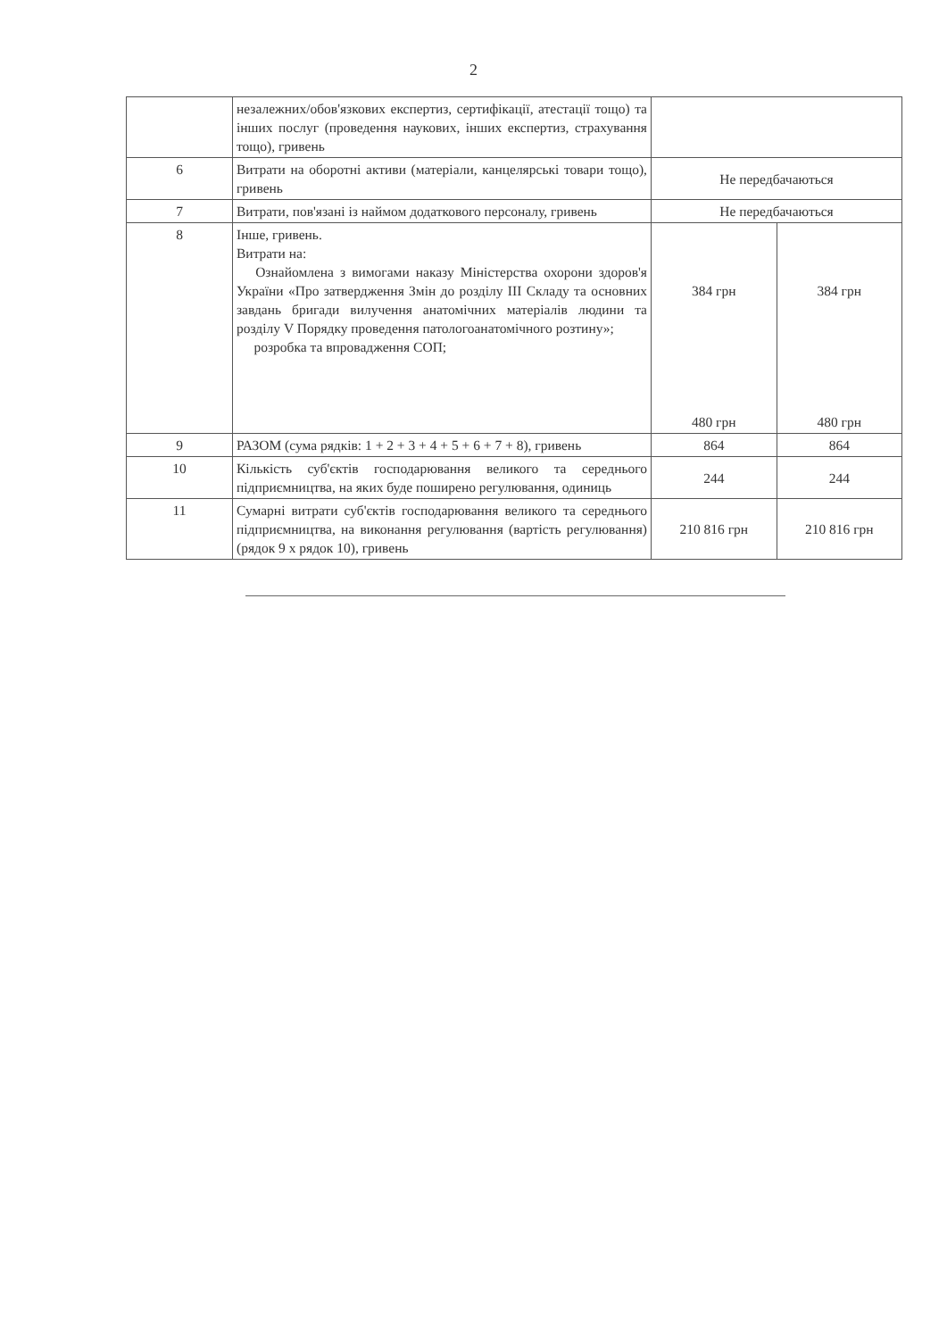2
| | незалежних/обов'язкових експертиз, сертифікації, атестації тощо) та інших послуг (проведення наукових, інших експертиз, страхування тощо), гривень | | |
| 6 | Витрати на оборотні активи (матеріали, канцелярські товари тощо), гривень | Не передбачаються | |
| 7 | Витрати, пов'язані із наймом додаткового персоналу, гривень | Не передбачаються | |
| 8 | Інше, гривень. Витрати на: Ознайомлена з вимогами наказу Міністерства охорони здоров'я України «Про затвердження Змін до розділу III Складу та основних завдань бригади вилучення анатомічних матеріалів людини та розділу V Порядку проведення патологоанатомічного розтину»; розробка та впровадження СОП; | 384 грн 480 грн | 384 грн 480 грн |
| 9 | РАЗОМ (сума рядків: 1 + 2 + 3 + 4 + 5 + 6 + 7 + 8), гривень | 864 | 864 |
| 10 | Кількість суб'єктів господарювання великого та середнього підприємництва, на яких буде поширено регулювання, одиниць | 244 | 244 |
| 11 | Сумарні витрати суб'єктів господарювання великого та середнього підприємництва, на виконання регулювання (вартість регулювання) (рядок 9 х рядок 10), гривень | 210 816 грн | 210 816 грн |